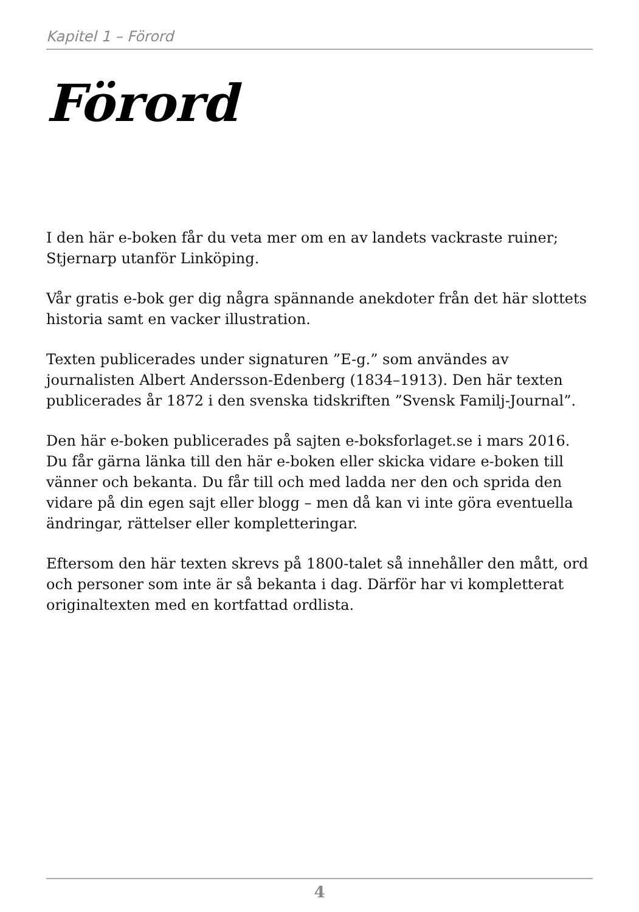Kapitel 1 – Förord
Förord
I den här e-boken får du veta mer om en av landets vackraste ruiner; Stjernarp utanför Linköping.
Vår gratis e-bok ger dig några spännande anekdoter från det här slottets historia samt en vacker illustration.
Texten publicerades under signaturen ”E-g.” som användes av journalisten Albert Andersson-Edenberg (1834–1913). Den här texten publicerades år 1872 i den svenska tidskriften ”Svensk Familj-Journal”.
Den här e-boken publicerades på sajten e-boksforlaget.se i mars 2016. Du får gärna länka till den här e-boken eller skicka vidare e-boken till vänner och bekanta. Du får till och med ladda ner den och sprida den vidare på din egen sajt eller blogg – men då kan vi inte göra eventuella ändringar, rättelser eller kompletteringar.
Eftersom den här texten skrevs på 1800-talet så innehåller den mått, ord och personer som inte är så bekanta i dag. Därför har vi kompletterat originaltexten med en kortfattad ordlista.
4